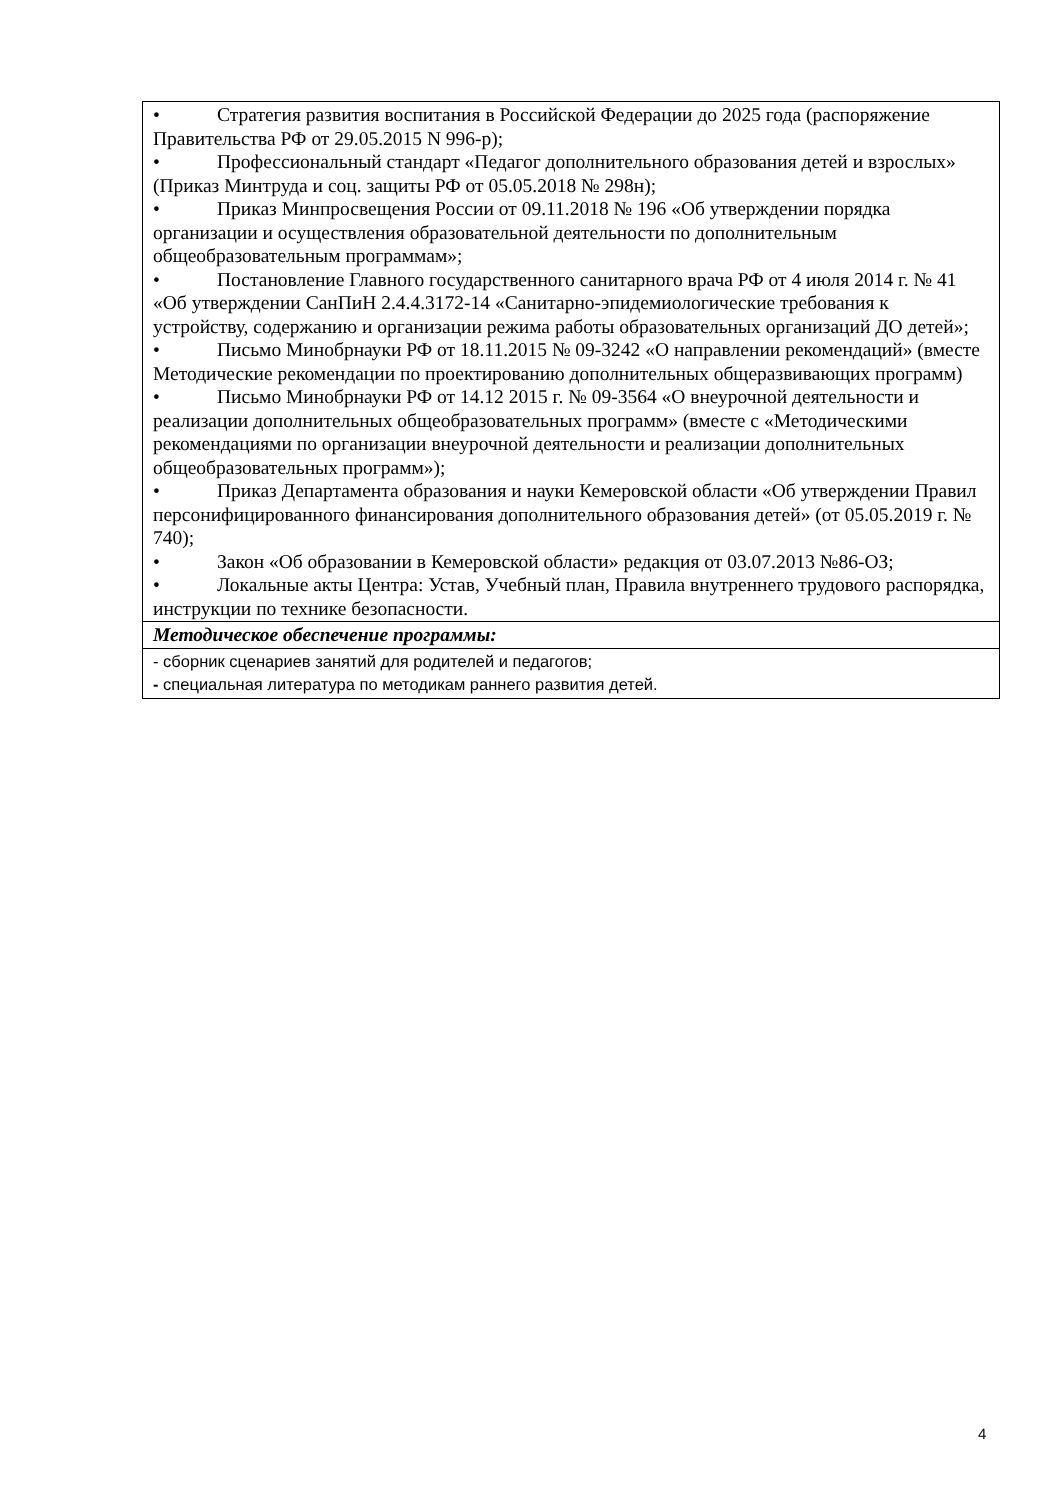| • Стратегия развития воспитания в Российской Федерации до 2025 года (распоряжение Правительства РФ от 29.05.2015 N 996-р); • Профессиональный стандарт «Педагог дополнительного образования детей и взрослых» (Приказ Минтруда и соц. защиты РФ от 05.05.2018 № 298н); • Приказ Минпросвещения России от 09.11.2018 № 196 «Об утверждении порядка организации и осуществления образовательной деятельности по дополнительным общеобразовательным программам»; • Постановление Главного государственного санитарного врача РФ от 4 июля 2014 г. № 41 «Об утверждении СанПиН 2.4.4.3172-14 «Санитарно-эпидемиологические требования к устройству, содержанию и организации режима работы образовательных организаций ДО детей»; • Письмо Минобрнауки РФ от 18.11.2015 № 09-3242 «О направлении рекомендаций» (вместе Методические рекомендации по проектированию дополнительных общеразвивающих программ) • Письмо Минобрнауки РФ от 14.12 2015 г. № 09-3564 «О внеурочной деятельности и реализации дополнительных общеобразовательных программ» (вместе с «Методическими рекомендациями по организации внеурочной деятельности и реализации дополнительных общеобразовательных программ»); • Приказ Департамента образования и науки Кемеровской области «Об утверждении Правил персонифицированного финансирования дополнительного образования детей» (от 05.05.2019 г. № 740); • Закон «Об образовании в Кемеровской области» редакция от 03.07.2013 №86-ОЗ; • Локальные акты Центра: Устав, Учебный план, Правила внутреннего трудового распорядка, инструкции по технике безопасности. |
| Методическое обеспечение программы: |
| - сборник сценариев занятий для родителей и педагогов; - специальная литература по методикам раннего развития детей. |
4